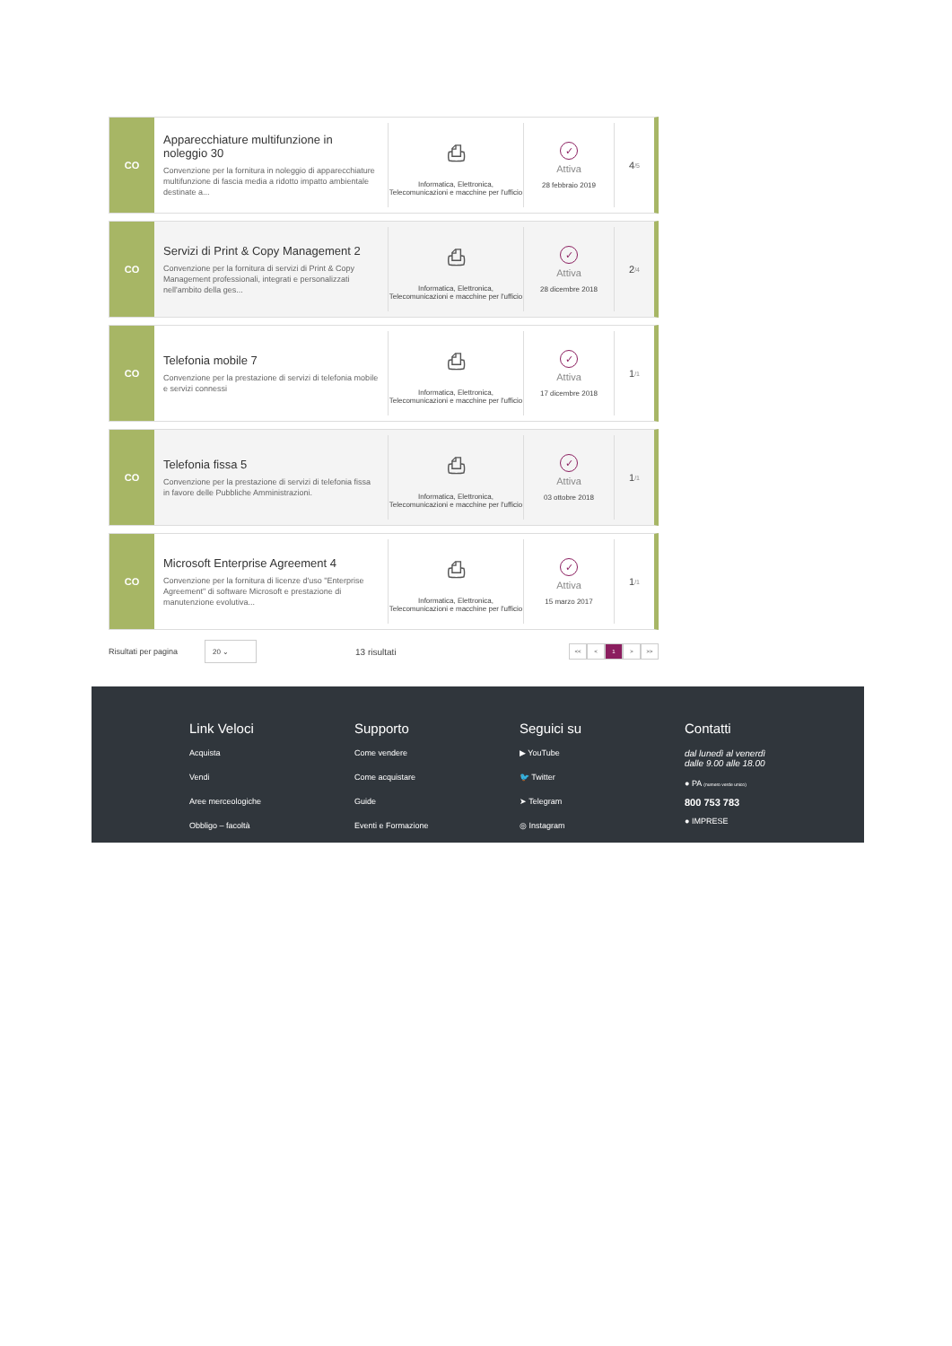CO
Apparecchiature multifunzione in noleggio 30
Convenzione per la fornitura in noleggio di apparecchiature multifunzione di fascia media a ridotto impatto ambientale destinate a...
⎙
Informatica, Elettronica, Telecomunicazioni e macchine per l'ufficio
✓
Attiva
28 febbraio 2019
4 /5
CO
Servizi di Print & Copy Management 2
Convenzione per la fornitura di servizi di Print & Copy Management professionali, integrati e personalizzati nell'ambito della ges...
⎙
Informatica, Elettronica, Telecomunicazioni e macchine per l'ufficio
✓
Attiva
28 dicembre 2018
2 /4
CO
Telefonia mobile 7
Convenzione per la prestazione di servizi di telefonia mobile e servizi connessi
⎙
Informatica, Elettronica, Telecomunicazioni e macchine per l'ufficio
✓
Attiva
17 dicembre 2018
1 /1
CO
Telefonia fissa 5
Convenzione per la prestazione di servizi di telefonia fissa in favore delle Pubbliche Amministrazioni.
⎙
Informatica, Elettronica, Telecomunicazioni e macchine per l'ufficio
✓
Attiva
03 ottobre 2018
1 /1
CO
Microsoft Enterprise Agreement 4
Convenzione per la fornitura di licenze d'uso "Enterprise Agreement" di software Microsoft e prestazione di manutenzione evolutiva...
⎙
Informatica, Elettronica, Telecomunicazioni e macchine per l'ufficio
✓
Attiva
15 marzo 2017
1 /1
Risultati per pagina
20 ⌄
13 risultati
<< < 1 > >>
Link Veloci
Acquista
Vendi
Aree merceologiche
Obbligo – facoltà
Supporto
Come vendere
Come acquistare
Guide
Eventi e Formazione
Seguici su
▶ YouTube
🐦 Twitter
➤ Telegram
◎ Instagram
Contatti
dal lunedì al venerdì
dalle 9.00 alle 18.00
● PA (numero verde unico)
800 753 783
● IMPRESE